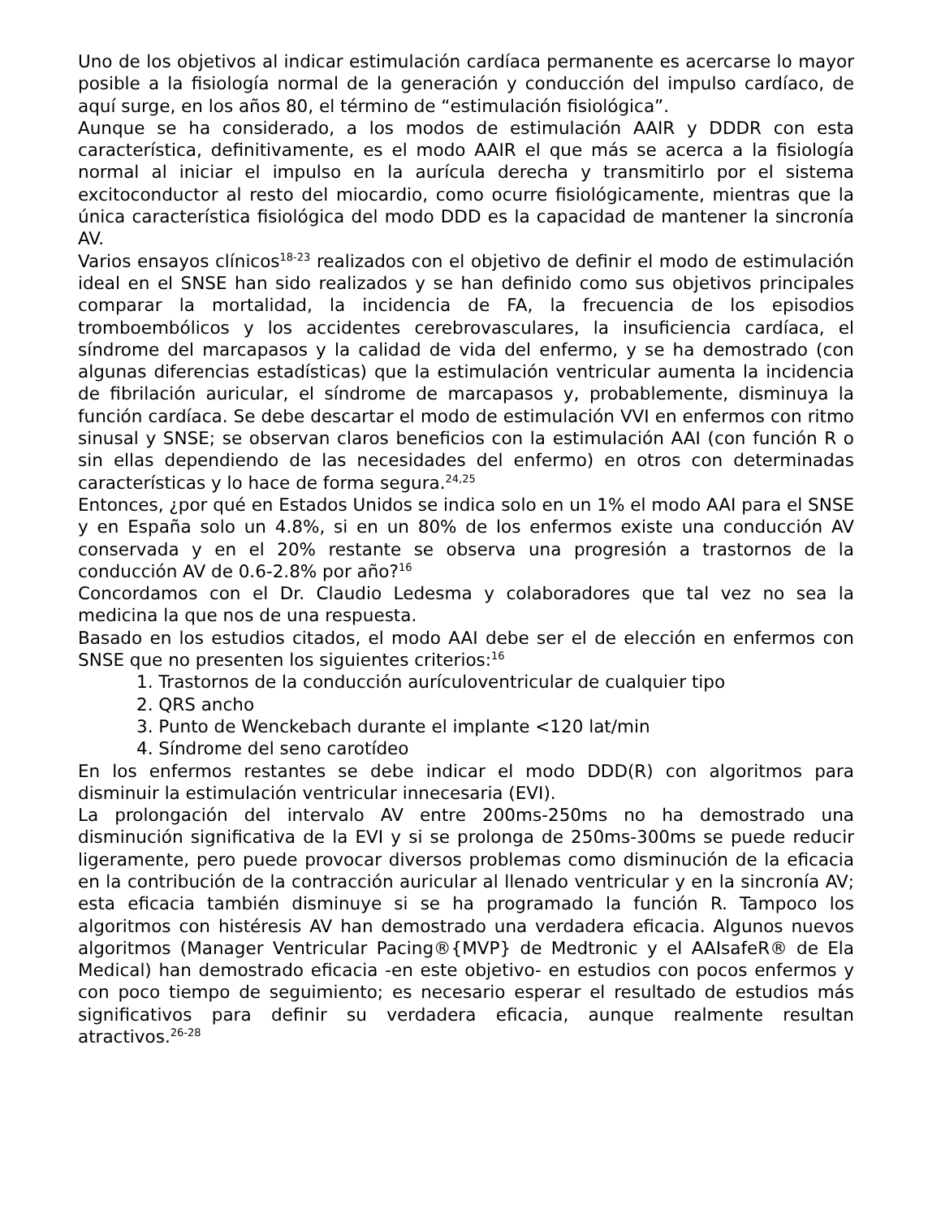Uno de los objetivos al indicar estimulación cardíaca permanente es acercarse lo mayor posible a la fisiología normal de la generación y conducción del impulso cardíaco, de aquí surge, en los años 80, el término de “estimulación fisiológica”.
Aunque se ha considerado, a los modos de estimulación AAIR y DDDR con esta característica, definitivamente, es el modo AAIR el que más se acerca a la fisiología normal al iniciar el impulso en la aurícula derecha y transmitirlo por el sistema excitoconductor al resto del miocardio, como ocurre fisiológicamente, mientras que la única característica fisiológica del modo DDD es la capacidad de mantener la sincronía AV.
Varios ensayos clínicos<sup>18-23</sup> realizados con el objetivo de definir el modo de estimulación ideal en el SNSE han sido realizados y se han definido como sus objetivos principales comparar la mortalidad, la incidencia de FA, la frecuencia de los episodios tromboembólicos y los accidentes cerebrovasculares, la insuficiencia cardíaca, el síndrome del marcapasos y la calidad de vida del enfermo, y se ha demostrado (con algunas diferencias estadísticas) que la estimulación ventricular aumenta la incidencia de fibrilación auricular, el síndrome de marcapasos y, probablemente, disminuya la función cardíaca. Se debe descartar el modo de estimulación VVI en enfermos con ritmo sinusal y SNSE; se observan claros beneficios con la estimulación AAI (con función R o sin ellas dependiendo de las necesidades del enfermo) en otros con determinadas características y lo hace de forma segura.<sup>24,25</sup>
Entonces, ¿por qué en Estados Unidos se indica solo en un 1% el modo AAI para el SNSE y en España solo un 4.8%, si en un 80% de los enfermos existe una conducción AV conservada y en el 20% restante se observa una progresión a trastornos de la conducción AV de 0.6-2.8% por año?<sup>16</sup>
Concordamos con el Dr. Claudio Ledesma y colaboradores que tal vez no sea la medicina la que nos de una respuesta.
Basado en los estudios citados, el modo AAI debe ser el de elección en enfermos con SNSE que no presenten los siguientes criterios:<sup>16</sup>
1. Trastornos de la conducción aurículoventricular de cualquier tipo
2. QRS ancho
3. Punto de Wenckebach durante el implante <120 lat/min
4. Síndrome del seno carotídeo
En los enfermos restantes se debe indicar el modo DDD(R) con algoritmos para disminuir la estimulación ventricular innecesaria (EVI).
La prolongación del intervalo AV entre 200ms-250ms no ha demostrado una disminución significativa de la EVI y si se prolonga de 250ms-300ms se puede reducir ligeramente, pero puede provocar diversos problemas como disminución de la eficacia en la contribución de la contracción auricular al llenado ventricular y en la sincronía AV; esta eficacia también disminuye si se ha programado la función R. Tampoco los algoritmos con histéresis AV han demostrado una verdadera eficacia. Algunos nuevos algoritmos (Manager Ventricular Pacing®{MVP} de Medtronic y el AAIsafeR® de Ela Medical) han demostrado eficacia -en este objetivo- en estudios con pocos enfermos y con poco tiempo de seguimiento; es necesario esperar el resultado de estudios más significativos para definir su verdadera eficacia, aunque realmente resultan atractivos.<sup>26-28</sup>